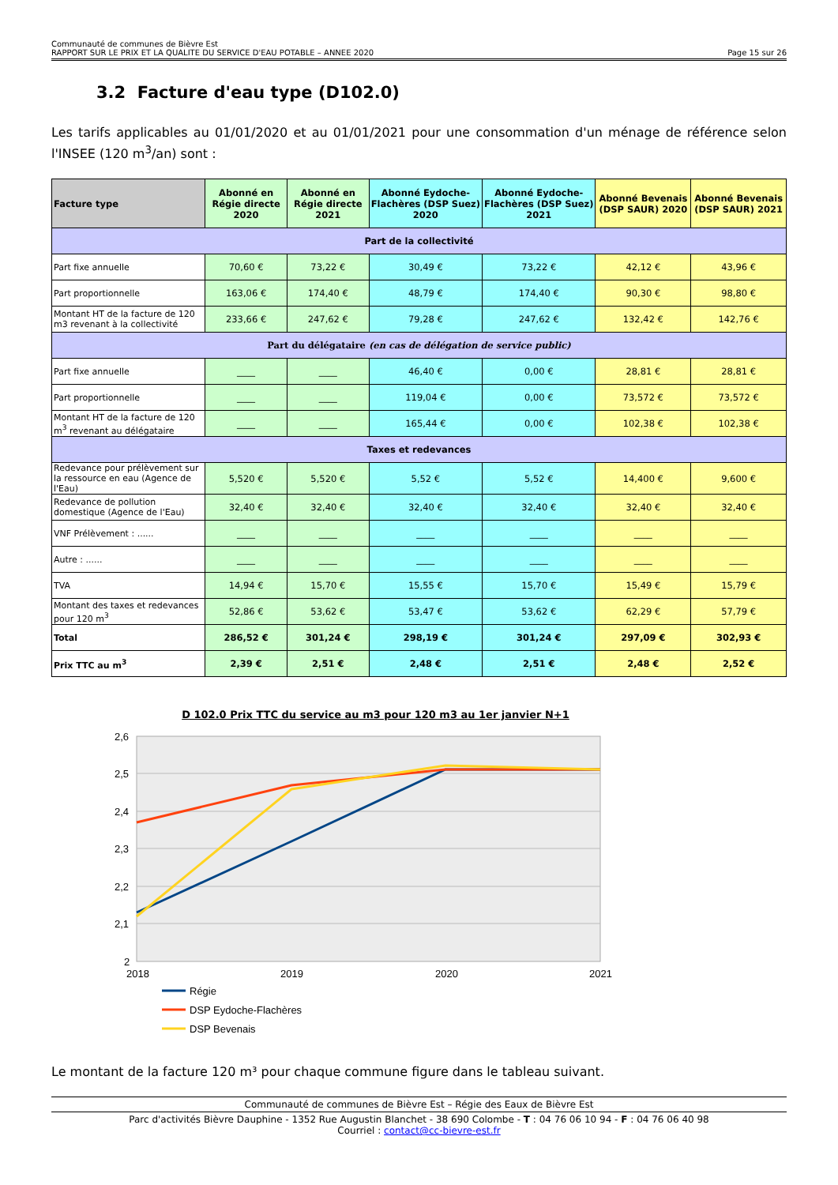Communauté de communes de Bièvre Est
RAPPORT SUR LE PRIX ET LA QUALITE DU SERVICE D'EAU POTABLE – ANNEE 2020
Page 15 sur 26
3.2 Facture d'eau type (D102.0)
Les tarifs applicables au 01/01/2020 et au 01/01/2021 pour une consommation d'un ménage de référence selon l'INSEE (120 m<sup>3</sup>/an) sont :
| Facture type | Abonné en Régie directe 2020 | Abonné en Régie directe 2021 | Abonné Eydoche-Flachères (DSP Suez) 2020 | Abonné Eydoche-Flachères (DSP Suez) 2021 | Abonné Bevenais (DSP SAUR) 2020 | Abonné Bevenais (DSP SAUR) 2021 |
| --- | --- | --- | --- | --- | --- | --- |
| Part de la collectivité | | | | | | |
| Part fixe annuelle | 70,60 € | 73,22 € | 30,49 € | 73,22 € | 42,12 € | 43,96 € |
| Part proportionnelle | 163,06 € | 174,40 € | 48,79 € | 174,40 € | 90,30 € | 98,80 € |
| Montant HT de la facture de 120 m3 revenant à la collectivité | 233,66 € | 247,62 € | 79,28 € | 247,62 € | 132,42 € | 142,76 € |
| Part du délégataire (en cas de délégation de service public) | | | | | | |
| Part fixe annuelle | ____ | ____ | 46,40 € | 0,00 € | 28,81 € | 28,81 € |
| Part proportionnelle | ____ | ____ | 119,04 € | 0,00 € | 73,572 € | 73,572 € |
| Montant HT de la facture de 120 m<sup>3</sup> revenant au délégataire | ____ | ____ | 165,44 € | 0,00 € | 102,38 € | 102,38 € |
| Taxes et redevances | | | | | | |
| Redevance pour prélèvement sur la ressource en eau (Agence de l'Eau) | 5,520 € | 5,520 € | 5,52 € | 5,52 € | 14,400 € | 9,600 € |
| Redevance de pollution domestique (Agence de l'Eau) | 32,40 € | 32,40 € | 32,40 € | 32,40 € | 32,40 € | 32,40 € |
| VNF Prélèvement : ...... | ____ | ____ | ____ | ____ | ____ | ____ |
| Autre : ...... | ____ | ____ | ____ | ____ | ____ | ____ |
| TVA | 14,94 € | 15,70 € | 15,55 € | 15,70 € | 15,49 € | 15,79 € |
| Montant des taxes et redevances pour 120 m<sup>3</sup> | 52,86 € | 53,62 € | 53,47 € | 53,62 € | 62,29 € | 57,79 € |
| Total | 286,52 € | 301,24 € | 298,19 € | 301,24 € | 297,09 € | 302,93 € |
| Prix TTC au m<sup>3</sup> | 2,39 € | 2,51 € | 2,48 € | 2,51 € | 2,48 € | 2,52 € |
D 102.0 Prix TTC du service au m3 pour 120 m3 au 1er janvier N+1
2,6
2,5
2,4
2,3
2,2
2,1
2
2018
2019
2020
2021
Régie
DSP Eydoche-Flachères
DSP Bevenais
Le montant de la facture 120 m³ pour chaque commune figure dans le tableau suivant.
Communauté de communes de Bièvre Est – Régie des Eaux de Bièvre Est
Parc d'activités Bièvre Dauphine - 1352 Rue Augustin Blanchet - 38 690 Colombe - T : 04 76 06 10 94 - F : 04 76 06 40 98
Courriel : contact@cc-bievre-est.fr